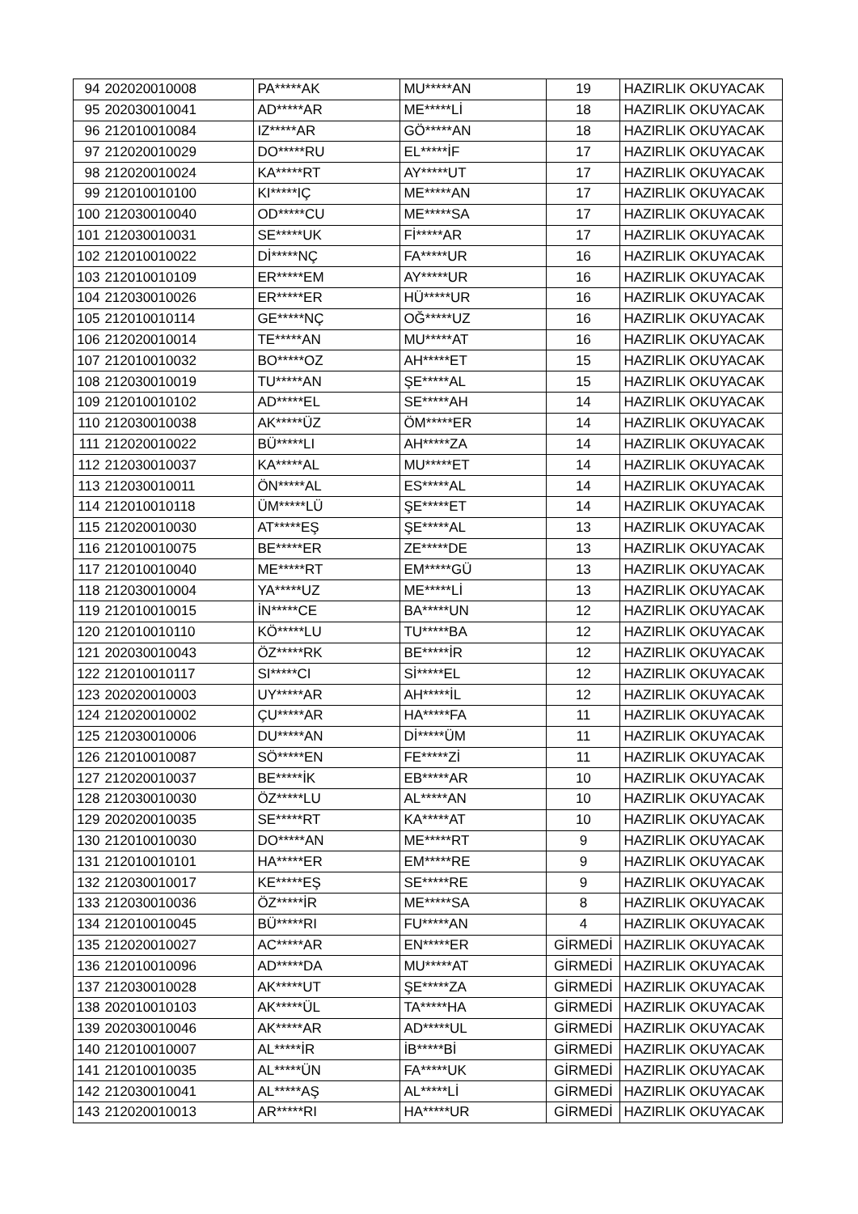| 94 | 202020010008 | PA*****AK | MU*****AN | 19 | HAZIRLIK OKUYACAK |
| 95 | 202030010041 | AD*****AR | ME*****Lİ | 18 | HAZIRLIK OKUYACAK |
| 96 | 212010010084 | IZ*****AR | GÖ*****AN | 18 | HAZIRLIK OKUYACAK |
| 97 | 212020010029 | DO*****RU | EL*****İF | 17 | HAZIRLIK OKUYACAK |
| 98 | 212020010024 | KA*****RT | AY*****UT | 17 | HAZIRLIK OKUYACAK |
| 99 | 212010010100 | KI*****IÇ | ME*****AN | 17 | HAZIRLIK OKUYACAK |
| 100 | 212030010040 | OD*****CU | ME*****SA | 17 | HAZIRLIK OKUYACAK |
| 101 | 212030010031 | SE*****UK | Fİ*****AR | 17 | HAZIRLIK OKUYACAK |
| 102 | 212010010022 | Dİ*****NÇ | FA*****UR | 16 | HAZIRLIK OKUYACAK |
| 103 | 212010010109 | ER*****EM | AY*****UR | 16 | HAZIRLIK OKUYACAK |
| 104 | 212030010026 | ER*****ER | HÜ*****UR | 16 | HAZIRLIK OKUYACAK |
| 105 | 212010010114 | GE*****NÇ | OĞ*****UZ | 16 | HAZIRLIK OKUYACAK |
| 106 | 212020010014 | TE*****AN | MU*****AT | 16 | HAZIRLIK OKUYACAK |
| 107 | 212010010032 | BO*****OZ | AH*****ET | 15 | HAZIRLIK OKUYACAK |
| 108 | 212030010019 | TU*****AN | ŞE*****AL | 15 | HAZIRLIK OKUYACAK |
| 109 | 212010010102 | AD*****EL | SE*****AH | 14 | HAZIRLIK OKUYACAK |
| 110 | 212030010038 | AK*****ÜZ | ÖM*****ER | 14 | HAZIRLIK OKUYACAK |
| 111 | 212020010022 | BÜ*****LI | AH*****ZA | 14 | HAZIRLIK OKUYACAK |
| 112 | 212030010037 | KA*****AL | MU*****ET | 14 | HAZIRLIK OKUYACAK |
| 113 | 212030010011 | ÖN*****AL | ES*****AL | 14 | HAZIRLIK OKUYACAK |
| 114 | 212010010118 | ÜM*****LÜ | ŞE*****ET | 14 | HAZIRLIK OKUYACAK |
| 115 | 212020010030 | AT*****EŞ | ŞE*****AL | 13 | HAZIRLIK OKUYACAK |
| 116 | 212010010075 | BE*****ER | ZE*****DE | 13 | HAZIRLIK OKUYACAK |
| 117 | 212010010040 | ME*****RT | EM*****GÜ | 13 | HAZIRLIK OKUYACAK |
| 118 | 212030010004 | YA*****UZ | ME*****Lİ | 13 | HAZIRLIK OKUYACAK |
| 119 | 212010010015 | İN*****CE | BA*****UN | 12 | HAZIRLIK OKUYACAK |
| 120 | 212010010110 | KÖ*****LU | TU*****BA | 12 | HAZIRLIK OKUYACAK |
| 121 | 202030010043 | ÖZ*****RK | BE*****İR | 12 | HAZIRLIK OKUYACAK |
| 122 | 212010010117 | SI*****CI | Sİ*****EL | 12 | HAZIRLIK OKUYACAK |
| 123 | 202020010003 | UY*****AR | AH*****İL | 12 | HAZIRLIK OKUYACAK |
| 124 | 212020010002 | ÇU*****AR | HA*****FA | 11 | HAZIRLIK OKUYACAK |
| 125 | 212030010006 | DU*****AN | Dİ*****ÜM | 11 | HAZIRLIK OKUYACAK |
| 126 | 212010010087 | SÖ*****EN | FE*****Zİ | 11 | HAZIRLIK OKUYACAK |
| 127 | 212020010037 | BE*****İK | EB*****AR | 10 | HAZIRLIK OKUYACAK |
| 128 | 212030010030 | ÖZ*****LU | AL*****AN | 10 | HAZIRLIK OKUYACAK |
| 129 | 202020010035 | SE*****RT | KA*****AT | 10 | HAZIRLIK OKUYACAK |
| 130 | 212010010030 | DO*****AN | ME*****RT | 9 | HAZIRLIK OKUYACAK |
| 131 | 212010010101 | HA*****ER | EM*****RE | 9 | HAZIRLIK OKUYACAK |
| 132 | 212030010017 | KE*****EŞ | SE*****RE | 9 | HAZIRLIK OKUYACAK |
| 133 | 212030010036 | ÖZ*****İR | ME*****SA | 8 | HAZIRLIK OKUYACAK |
| 134 | 212010010045 | BÜ*****RI | FU*****AN | 4 | HAZIRLIK OKUYACAK |
| 135 | 212020010027 | AC*****AR | EN*****ER | GİRMEDİ | HAZIRLIK OKUYACAK |
| 136 | 212010010096 | AD*****DA | MU*****AT | GİRMEDİ | HAZIRLIK OKUYACAK |
| 137 | 212030010028 | AK*****UT | ŞE*****ZA | GİRMEDİ | HAZIRLIK OKUYACAK |
| 138 | 202010010103 | AK*****ÜL | TA*****HA | GİRMEDİ | HAZIRLIK OKUYACAK |
| 139 | 202030010046 | AK*****AR | AD*****UL | GİRMEDİ | HAZIRLIK OKUYACAK |
| 140 | 212010010007 | AL*****İR | İB*****Bİ | GİRMEDİ | HAZIRLIK OKUYACAK |
| 141 | 212010010035 | AL*****ÜN | FA*****UK | GİRMEDİ | HAZIRLIK OKUYACAK |
| 142 | 212030010041 | AL*****AŞ | AL*****Lİ | GİRMEDİ | HAZIRLIK OKUYACAK |
| 143 | 212020010013 | AR*****RI | HA*****UR | GİRMEDİ | HAZIRLIK OKUYACAK |